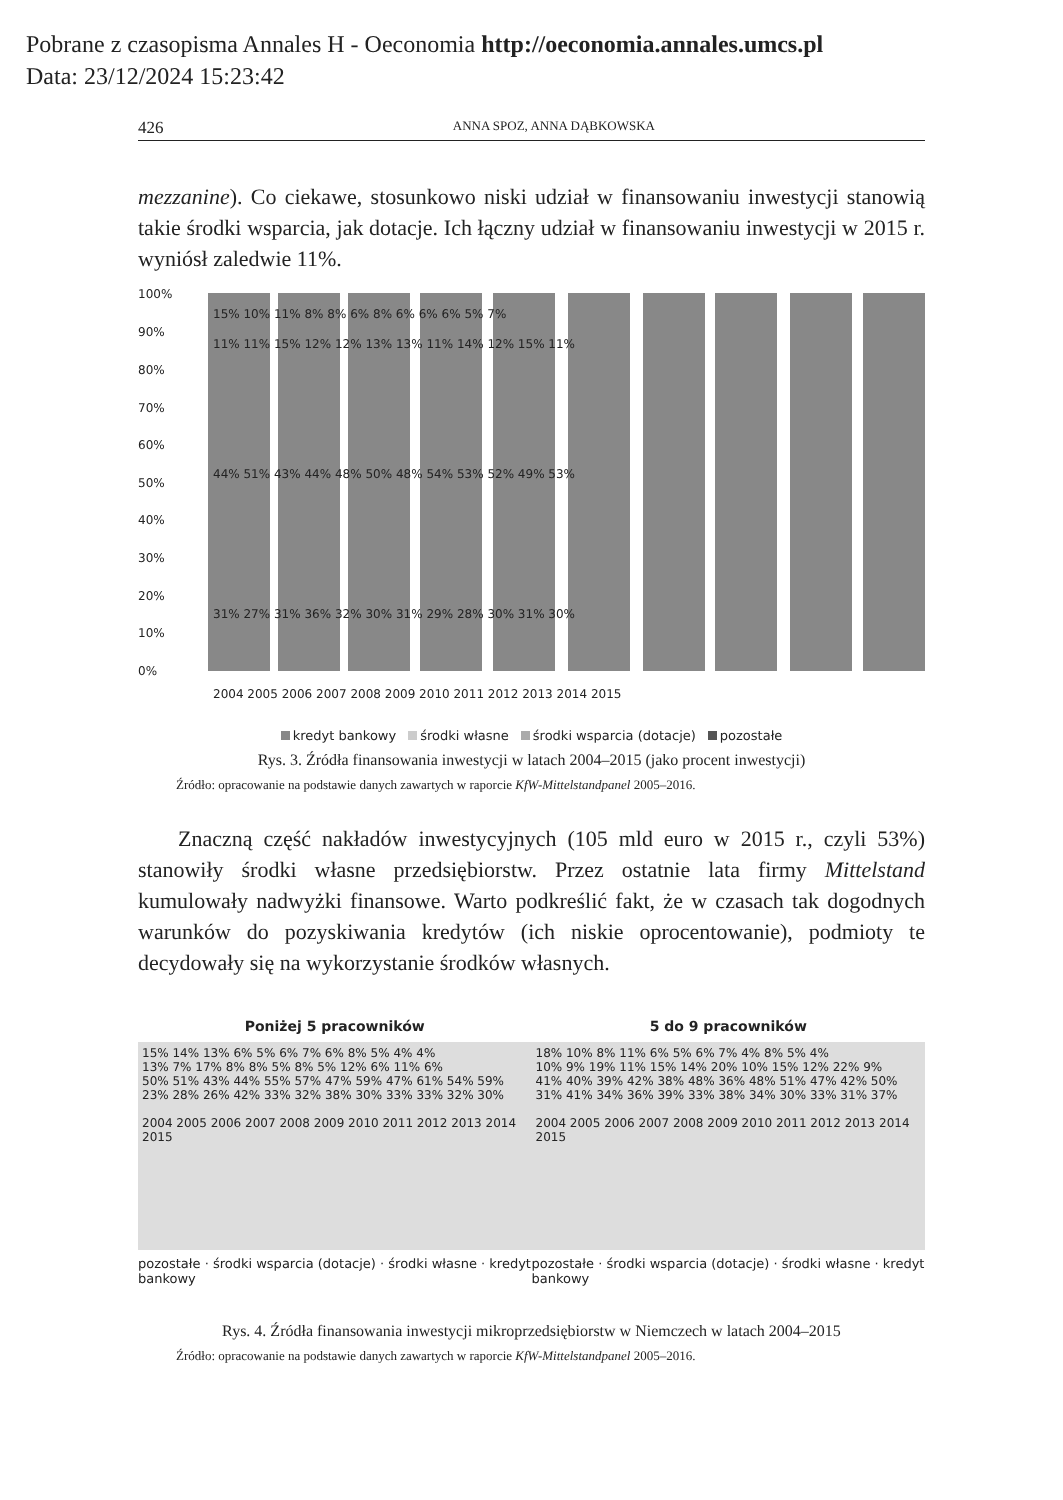Pobrane z czasopisma Annales H - Oeconomia http://oeconomia.annales.umcs.pl
Data: 23/12/2024 15:23:42
426 ANNA SPOZ, ANNA DĄBKOWSKA
mezzanine). Co ciekawe, stosunkowo niski udział w finansowaniu inwestycji stanowią takie środki wsparcia, jak dotacje. Ich łączny udział w finansowaniu inwestycji w 2015 r. wyniósł zaledwie 11%.
100%
90%
80%
70%
60%
50%
40%
30%
20%
10%
0%
31% 27% 31% 36% 32% 30% 31% 29% 28% 30% 31% 30%
44% 51% 43% 44% 48% 50% 48% 54% 53% 52% 49% 53%
11% 11% 15% 12% 12% 13% 13% 11% 14% 12% 15% 11%
15% 10% 11% 8% 8% 6% 8% 6% 6% 6% 5% 7%
2004 2005 2006 2007 2008 2009 2010 2011 2012 2013 2014 2015
kredyt bankowy środki własne środki wsparcia (dotacje) pozostałe
Rys. 3. Źródła finansowania inwestycji w latach 2004–2015 (jako procent inwestycji)
Źródło: opracowanie na podstawie danych zawartych w raporcie KfW-Mittelstandpanel 2005–2016.
Znaczną część nakładów inwestycyjnych (105 mld euro w 2015 r., czyli 53%) stanowiły środki własne przedsiębiorstw. Przez ostatnie lata firmy Mittelstand kumulowały nadwyżki finansowe. Warto podkreślić fakt, że w czasach tak dogodnych warunków do pozyskiwania kredytów (ich niskie oprocentowanie), podmioty te decydowały się na wykorzystanie środków własnych.
Poniżej 5 pracowników
15% 14% 13% 6% 5% 6% 7% 6% 8% 5% 4% 4%
13% 7% 17% 8% 8% 5% 8% 5% 12% 6% 11% 6%
50% 51% 43% 44% 55% 57% 47% 59% 47% 61% 54% 59%
23% 28% 26% 42% 33% 32% 38% 30% 33% 33% 32% 30%
2004 2005 2006 2007 2008 2009 2010 2011 2012 2013 2014 2015
pozostałe · środki wsparcia (dotacje) · środki własne · kredyt bankowy
5 do 9 pracowników
18% 10% 8% 11% 6% 5% 6% 7% 4% 8% 5% 4%
10% 9% 19% 11% 15% 14% 20% 10% 15% 12% 22% 9%
41% 40% 39% 42% 38% 48% 36% 48% 51% 47% 42% 50%
31% 41% 34% 36% 39% 33% 38% 34% 30% 33% 31% 37%
2004 2005 2006 2007 2008 2009 2010 2011 2012 2013 2014 2015
pozostałe · środki wsparcia (dotacje) · środki własne · kredyt bankowy
Rys. 4. Źródła finansowania inwestycji mikroprzedsiębiorstw w Niemczech w latach 2004–2015
Źródło: opracowanie na podstawie danych zawartych w raporcie KfW-Mittelstandpanel 2005–2016.